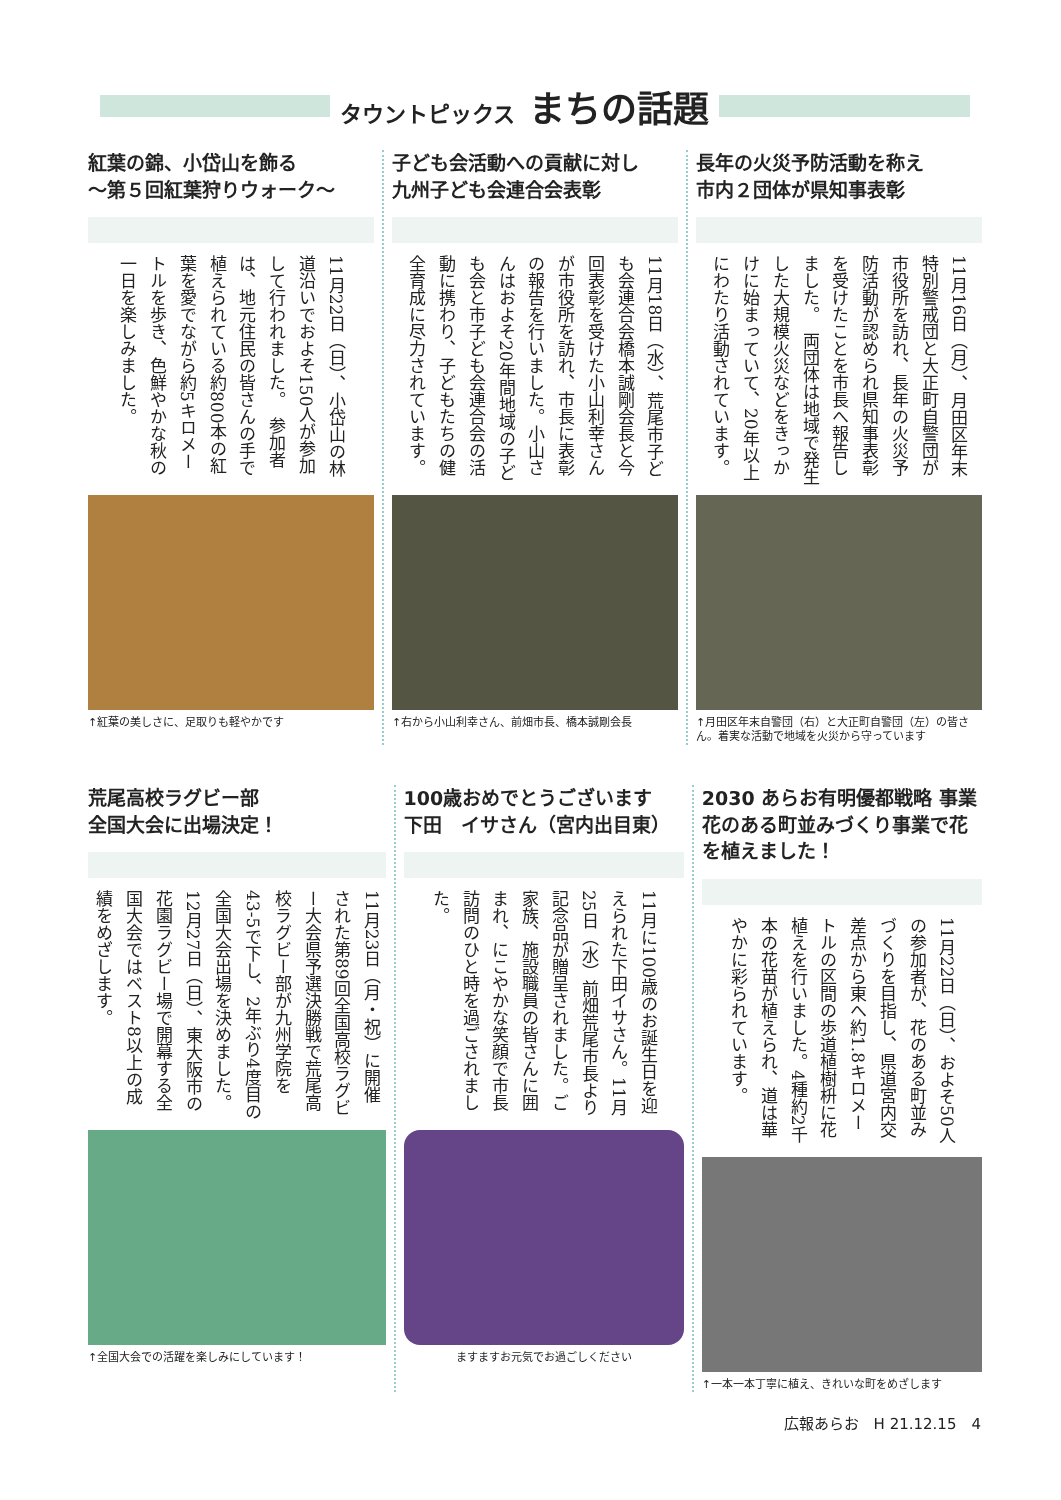タウントピックス まちの話題
紅葉の錦、小岱山を飾る
〜第５回紅葉狩りウォーク〜
11月22日（日）、小岱山の林道沿いでおよそ150人が参加して行われました。　参加者は、地元住民の皆さんの手で植えられている約800本の紅葉を愛でながら約5キロメートルを歩き、色鮮やかな秋の一日を楽しみました。
↑紅葉の美しさに、足取りも軽やかです
子ども会活動への貢献に対し
九州子ども会連合会表彰
11月18日（水）、荒尾市子ども会連合会橋本誠剛会長と今回表彰を受けた小山利幸さんが市役所を訪れ、市長に表彰の報告を行いました。小山さんはおよそ20年間地域の子ども会と市子ども会連合会の活動に携わり、子どもたちの健全育成に尽力されています。
↑右から小山利幸さん、前畑市長、橋本誠剛会長
長年の火災予防活動を称え
市内２団体が県知事表彰
11月16日（月）、月田区年末特別警戒団と大正町自警団が市役所を訪れ、長年の火災予防活動が認められ県知事表彰を受けたことを市長へ報告しました。　両団体は地域で発生した大規模火災などをきっかけに始まっていて、20年以上にわたり活動されています。
↑月田区年末自警団（右）と大正町自警団（左）の皆さん。着実な活動で地域を火災から守っています
荒尾高校ラグビー部
全国大会に出場決定！
11月23日（月・祝）に開催された第89回全国高校ラグビー大会県予選決勝戦で荒尾高校ラグビー部が九州学院を43‐5で下し、2年ぶり4度目の全国大会出場を決めました。12月27日（日）、東大阪市の花園ラグビー場で開幕する全国大会ではベスト8以上の成績をめざします。
↑全国大会での活躍を楽しみにしています！
100歳おめでとうございます
下田　イサさん（宮内出目東）
11月に100歳のお誕生日を迎えられた下田イサさん。11月25日（水）前畑荒尾市長より記念品が贈呈されました。ご家族、施設職員の皆さんに囲まれ、にこやかな笑顔で市長訪問のひと時を過ごされました。
ますますお元気でお過ごしください
2030 あらお有明優都戦略 事業
花のある町並みづくり事業で花を植えました！
11月22日（日）、およそ50人の参加者が、花のある町並みづくりを目指し、県道宮内交差点から東へ約1.8キロメートルの区間の歩道植樹枡に花植えを行いました。4種約2千本の花苗が植えられ、道は華やかに彩られています。
↑一本一本丁寧に植え、きれいな町をめざします
広報あらお　H 21.12.15　4